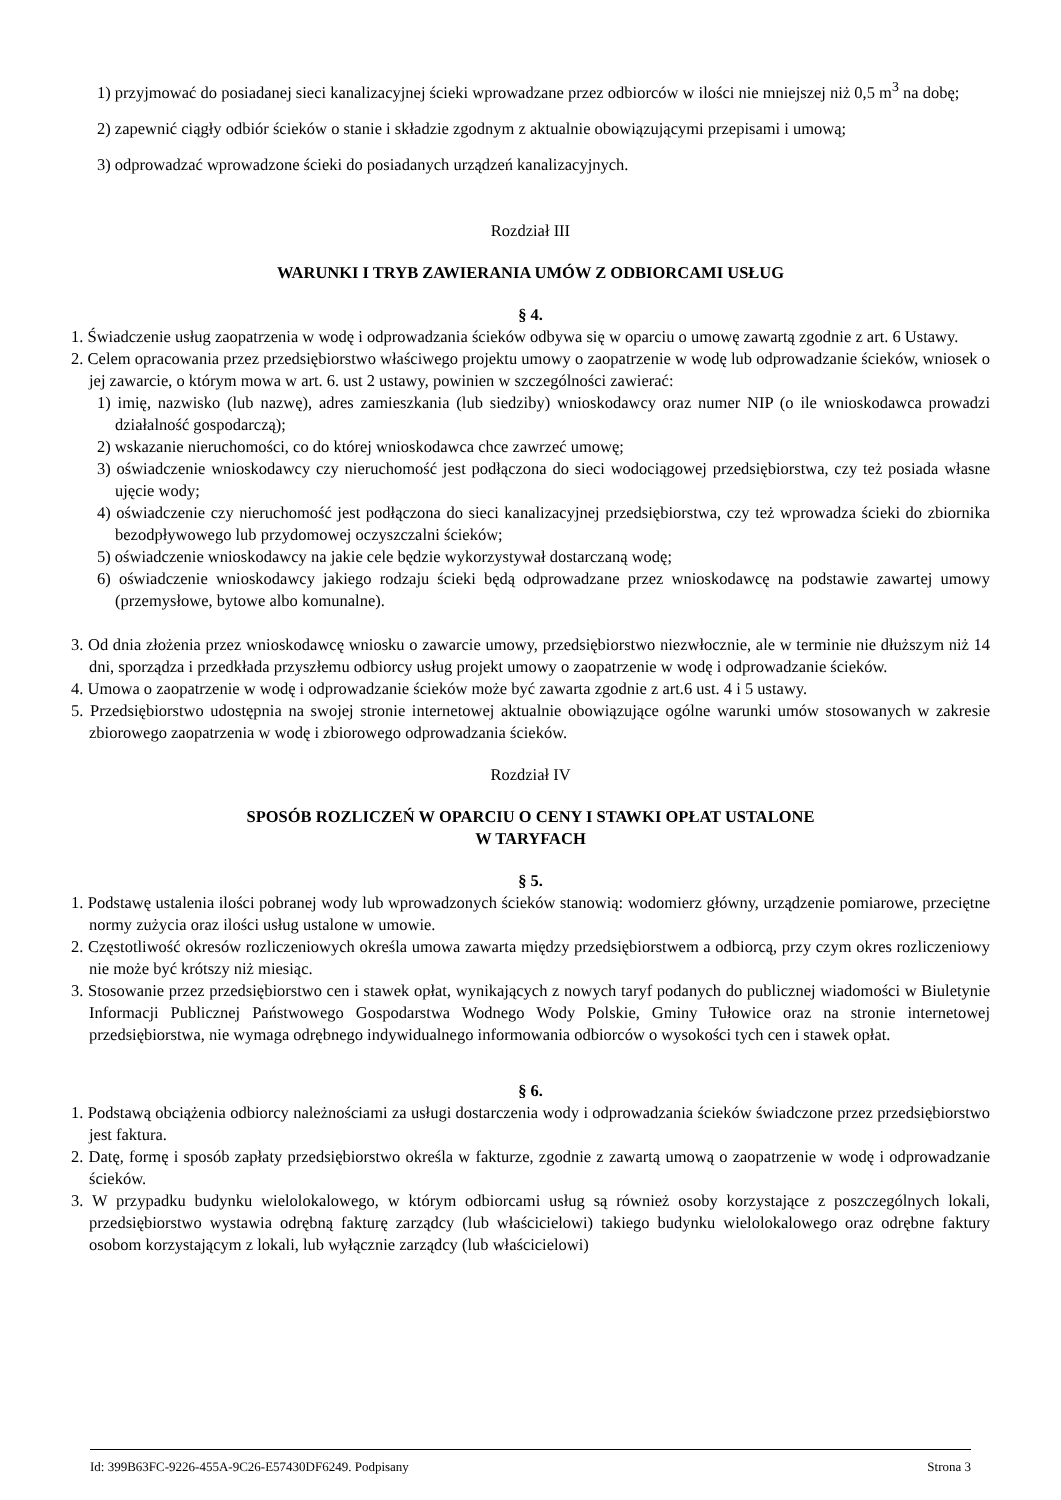1) przyjmować do posiadanej sieci kanalizacyjnej ścieki wprowadzane przez odbiorców w ilości nie mniejszej niż 0,5 m<sup>3</sup> na dobę;
2) zapewnić ciągły odbiór ścieków o stanie i składzie zgodnym z aktualnie obowiązującymi przepisami i umową;
3) odprowadzać wprowadzone ścieki do posiadanych urządzeń kanalizacyjnych.
Rozdział III
WARUNKI I TRYB ZAWIERANIA UMÓW Z ODBIORCAMI USŁUG
§ 4.
1. Świadczenie usług zaopatrzenia w wodę i odprowadzania ścieków odbywa się w oparciu o umowę zawartą zgodnie z art. 6 Ustawy.
2. Celem opracowania przez przedsiębiorstwo właściwego projektu umowy o zaopatrzenie w wodę lub odprowadzanie ścieków, wniosek o jej zawarcie, o którym mowa w art. 6. ust 2 ustawy, powinien w szczególności zawierać:
1) imię, nazwisko (lub nazwę), adres zamieszkania (lub siedziby) wnioskodawcy oraz numer NIP (o ile wnioskodawca prowadzi działalność gospodarczą);
2) wskazanie nieruchomości, co do której wnioskodawca chce zawrzeć umowę;
3) oświadczenie wnioskodawcy czy nieruchomość jest podłączona do sieci wodociągowej przedsiębiorstwa, czy też posiada własne ujęcie wody;
4) oświadczenie czy nieruchomość jest podłączona do sieci kanalizacyjnej przedsiębiorstwa, czy też wprowadza ścieki do zbiornika bezodpływowego lub przydomowej oczyszczalni ścieków;
5) oświadczenie wnioskodawcy na jakie cele będzie wykorzystywał dostarczaną wodę;
6) oświadczenie wnioskodawcy jakiego rodzaju ścieki będą odprowadzane przez wnioskodawcę na podstawie zawartej umowy (przemysłowe, bytowe albo komunalne).
3. Od dnia złożenia przez wnioskodawcę wniosku o zawarcie umowy, przedsiębiorstwo niezwłocznie, ale w terminie nie dłuższym niż 14 dni, sporządza i przedkłada przyszłemu odbiorcy usług projekt umowy o zaopatrzenie w wodę i odprowadzanie ścieków.
4. Umowa o zaopatrzenie w wodę i odprowadzanie ścieków może być zawarta zgodnie z art.6 ust. 4 i 5 ustawy.
5. Przedsiębiorstwo udostępnia na swojej stronie internetowej aktualnie obowiązujące ogólne warunki umów stosowanych w zakresie zbiorowego zaopatrzenia w wodę i zbiorowego odprowadzania ścieków.
Rozdział IV
SPOSÓB ROZLICZEŃ W OPARCIU O CENY I STAWKI OPŁAT USTALONE
W TARYFACH
§ 5.
1. Podstawę ustalenia ilości pobranej wody lub wprowadzonych ścieków stanowią: wodomierz główny, urządzenie pomiarowe, przeciętne normy zużycia oraz ilości usług ustalone w umowie.
2. Częstotliwość okresów rozliczeniowych określa umowa zawarta między przedsiębiorstwem a odbiorcą, przy czym okres rozliczeniowy nie może być krótszy niż miesiąc.
3. Stosowanie przez przedsiębiorstwo cen i stawek opłat, wynikających z nowych taryf podanych do publicznej wiadomości w Biuletynie Informacji Publicznej Państwowego Gospodarstwa Wodnego Wody Polskie, Gminy Tułowice oraz na stronie internetowej przedsiębiorstwa, nie wymaga odrębnego indywidualnego informowania odbiorców o wysokości tych cen i stawek opłat.
§ 6.
1. Podstawą obciążenia odbiorcy należnościami za usługi dostarczenia wody i odprowadzania ścieków świadczone przez przedsiębiorstwo jest faktura.
2. Datę, formę i sposób zapłaty przedsiębiorstwo określa w fakturze, zgodnie z zawartą umową o zaopatrzenie w wodę i odprowadzanie ścieków.
3. W przypadku budynku wielolokalowego, w którym odbiorcami usług są również osoby korzystające z poszczególnych lokali, przedsiębiorstwo wystawia odrębną fakturę zarządcy (lub właścicielowi) takiego budynku wielolokalowego oraz odrębne faktury osobom korzystającym z lokali, lub wyłącznie zarządcy (lub właścicielowi)
Id: 399B63FC-9226-455A-9C26-E57430DF6249. Podpisany Strona 3